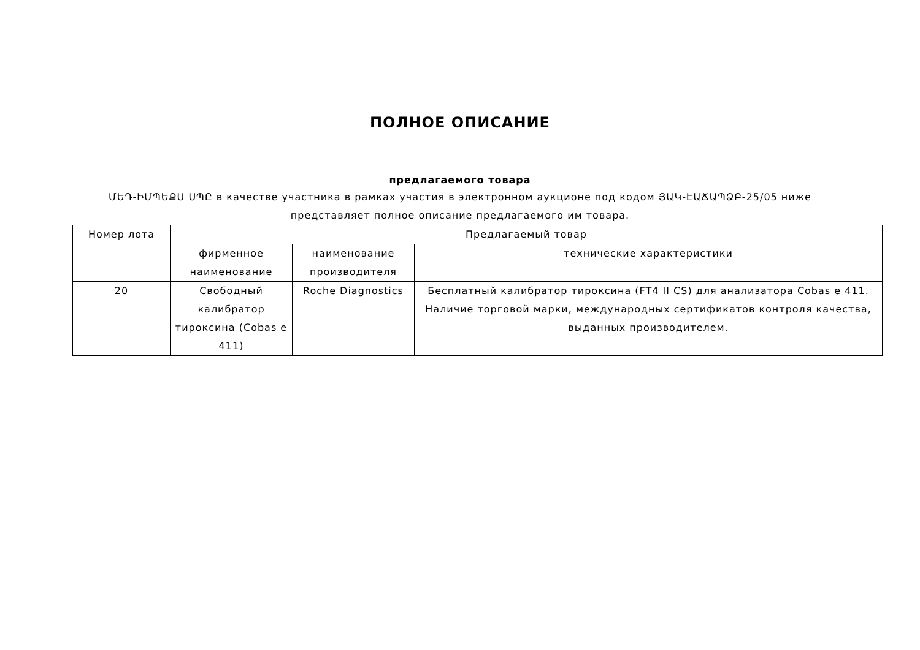ПОЛНОЕ ОПИСАНИЕ
предлагаемого товара
ՄԵԴ-ԻՄՊԵՔՍ ՍՊԸ в качестве участника в рамках участия в электронном аукционе под кодом ՅԱԿ-ԷԱՃԱՊՁԲ-25/05 ниже представляет полное описание предлагаемого им товара.
| Номер лота | Предлагаемый товар | | |
| --- | --- | --- | --- |
| | фирменное наименование | наименование производителя | технические характеристики |
| 20 | Свободный калибратор тироксина (Cobas e 411) | Roche Diagnostics | Бесплатный калибратор тироксина (FT4 II CS) для анализатора Cobas e 411. Наличие торговой марки, международных сертификатов контроля качества, выданных производителем. |